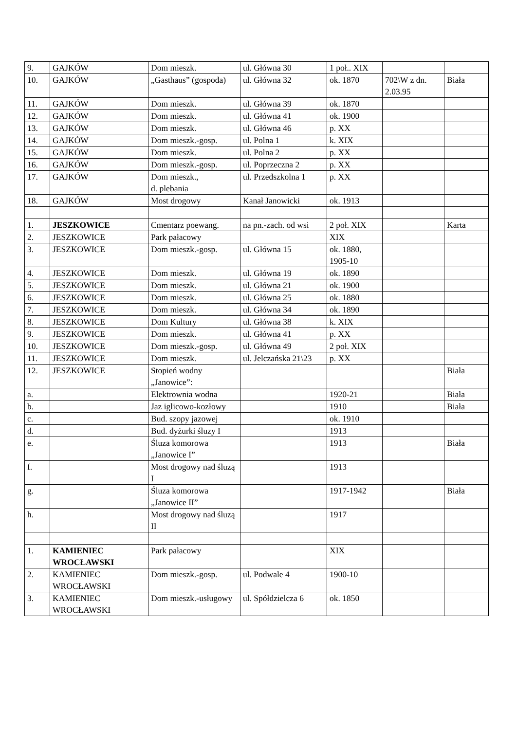| 9. | GAJKÓW | Dom mieszk. | ul. Główna 30 | 1 poł.. XIX | | |
| 10. | GAJKÓW | „Gasthaus” (gospoda) | ul. Główna 32 | ok. 1870 | 702\W z dn. 2.03.95 | Biała |
| 11. | GAJKÓW | Dom mieszk. | ul. Główna 39 | ok. 1870 | | |
| 12. | GAJKÓW | Dom mieszk. | ul. Główna 41 | ok. 1900 | | |
| 13. | GAJKÓW | Dom mieszk. | ul. Główna 46 | p. XX | | |
| 14. | GAJKÓW | Dom mieszk.-gosp. | ul. Polna 1 | k. XIX | | |
| 15. | GAJKÓW | Dom mieszk. | ul. Polna 2 | p. XX | | |
| 16. | GAJKÓW | Dom mieszk.-gosp. | ul. Poprzeczna 2 | p. XX | | |
| 17. | GAJKÓW | Dom mieszk., d. plebania | ul. Przedszkolna 1 | p. XX | | |
| 18. | GAJKÓW | Most drogowy | Kanał Janowicki | ok. 1913 | | |
| 1. | JESZKOWICE | Cmentarz poewang. | na pn.-zach. od wsi | 2 poł. XIX | | Karta |
| 2. | JESZKOWICE | Park pałacowy | | XIX | | |
| 3. | JESZKOWICE | Dom mieszk.-gosp. | ul. Główna 15 | ok. 1880, 1905-10 | | |
| 4. | JESZKOWICE | Dom mieszk. | ul. Główna 19 | ok. 1890 | | |
| 5. | JESZKOWICE | Dom mieszk. | ul. Główna 21 | ok. 1900 | | |
| 6. | JESZKOWICE | Dom mieszk. | ul. Główna 25 | ok. 1880 | | |
| 7. | JESZKOWICE | Dom mieszk. | ul. Główna 34 | ok. 1890 | | |
| 8. | JESZKOWICE | Dom Kultury | ul. Główna 38 | k. XIX | | |
| 9. | JESZKOWICE | Dom mieszk. | ul. Główna 41 | p. XX | | |
| 10. | JESZKOWICE | Dom mieszk.-gosp. | ul. Główna 49 | 2 poł. XIX | | |
| 11. | JESZKOWICE | Dom mieszk. | ul. Jelczańska 21\23 | p. XX | | |
| 12. | JESZKOWICE | Stopień wodny „Janowice”: | | | | Biała |
| a. | | Elektrownia wodna | | 1920-21 | | Biała |
| b. | | Jaz iglicowo-kozłowy | | 1910 | | Biała |
| c. | | Bud. szopy jazowej | | ok. 1910 | | |
| d. | | Bud. dyżurki śluzy I | | 1913 | | |
| e. | | Śluza komorowa „Janowice I” | | 1913 | | Biała |
| f. | | Most drogowy nad śluzą I | | 1913 | | |
| g. | | Śluza komorowa „Janowice II” | | 1917-1942 | | Biała |
| h. | | Most drogowy nad śluzą II | | 1917 | | |
| 1. | KAMIENIEC WROCŁAWSKI | Park pałacowy | | XIX | | |
| 2. | KAMIENIEC WROCŁAWSKI | Dom mieszk.-gosp. | ul. Podwale 4 | 1900-10 | | |
| 3. | KAMIENIEC WROCŁAWSKI | Dom mieszk.-usługowy | ul. Spółdzielcza 6 | ok. 1850 | | |